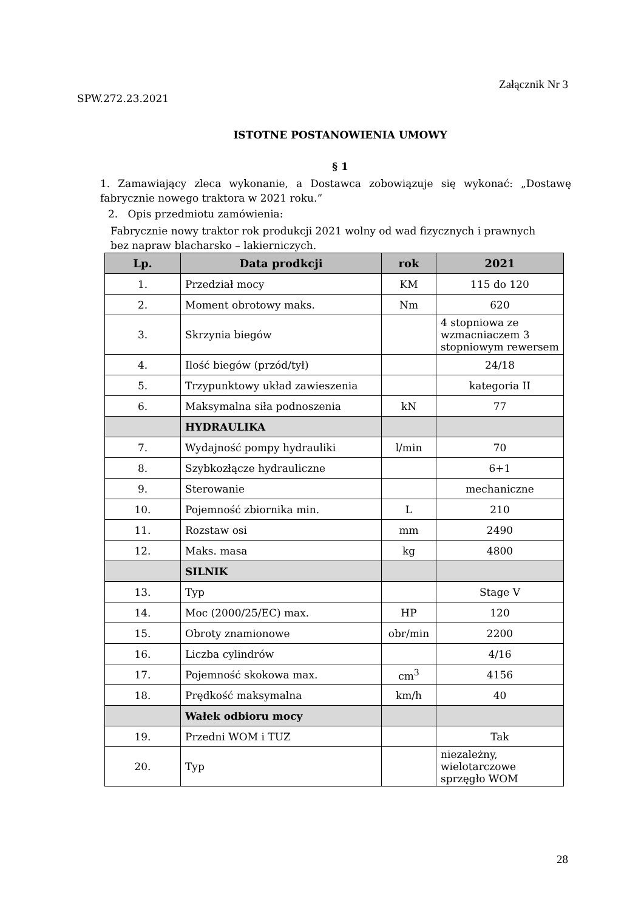Załącznik Nr 3
SPW.272.23.2021
ISTOTNE POSTANOWIENIA UMOWY
§ 1
1. Zamawiający zleca wykonanie, a Dostawca zobowiązuje się wykonać: „Dostawę fabrycznie nowego traktora w 2021 roku.”
2. Opis przedmiotu zamówienia:
Fabrycznie nowy traktor rok produkcji 2021 wolny od wad fizycznych i prawnych
bez napraw blacharsko – lakierniczych.
| Lp. | Data prodkcji | rok | 2021 |
| --- | --- | --- | --- |
| 1. | Przedział mocy | KM | 115 do 120 |
| 2. | Moment obrotowy maks. | Nm | 620 |
| 3. | Skrzynia biegów | | 4 stopniowa ze wzmacniaczem 3 stopniowym rewersem |
| 4. | Ilość biegów (przód/tył) | | 24/18 |
| 5. | Trzypunktowy układ zawieszenia | | kategoria II |
| 6. | Maksymalna siła podnoszenia | kN | 77 |
| | HYDRAULIKA | | |
| 7. | Wydajność pompy hydrauliki | l/min | 70 |
| 8. | Szybkozłącze hydrauliczne | | 6+1 |
| 9. | Sterowanie | | mechaniczne |
| 10. | Pojemność zbiornika min. | L | 210 |
| 11. | Rozstaw osi | mm | 2490 |
| 12. | Maks. masa | kg | 4800 |
| | SILNIK | | |
| 13. | Typ | | Stage V |
| 14. | Moc (2000/25/EC) max. | HP | 120 |
| 15. | Obroty znamionowe | obr/min | 2200 |
| 16. | Liczba cylindrów | | 4/16 |
| 17. | Pojemność skokowa max. | cm<sup>3</sup> | 4156 |
| 18. | Prędkość maksymalna | km/h | 40 |
| | Wałek odbioru mocy | | |
| 19. | Przedni WOM i TUZ | | Tak |
| 20. | Typ | | niezależny, wielotarczowe sprzęgło WOM |
28